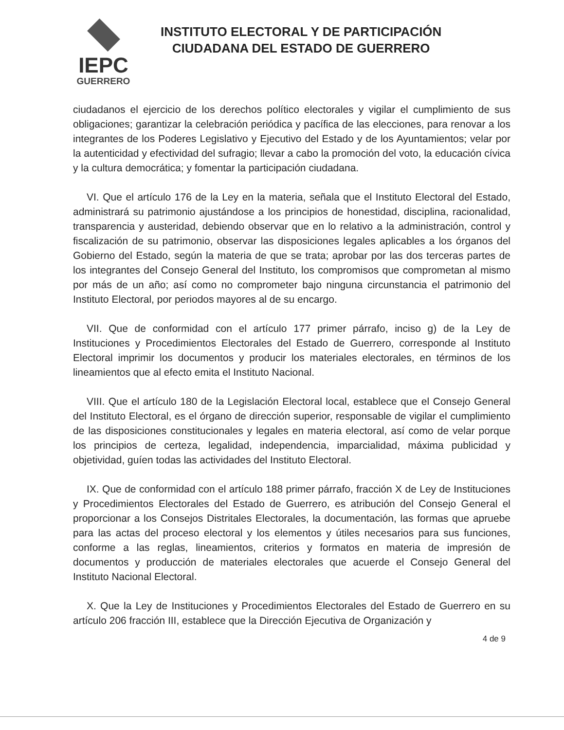IEPC
GUERRERO
INSTITUTO ELECTORAL Y DE PARTICIPACIÓN
CIUDADANA DEL ESTADO DE GUERRERO
ciudadanos el ejercicio de los derechos político electorales y vigilar el cumplimiento de sus obligaciones; garantizar la celebración periódica y pacífica de las elecciones, para renovar a los integrantes de los Poderes Legislativo y Ejecutivo del Estado y de los Ayuntamientos; velar por la autenticidad y efectividad del sufragio; llevar a cabo la promoción del voto, la educación cívica y la cultura democrática; y fomentar la participación ciudadana.
VI. Que el artículo 176 de la Ley en la materia, señala que el Instituto Electoral del Estado, administrará su patrimonio ajustándose a los principios de honestidad, disciplina, racionalidad, transparencia y austeridad, debiendo observar que en lo relativo a la administración, control y fiscalización de su patrimonio, observar las disposiciones legales aplicables a los órganos del Gobierno del Estado, según la materia de que se trata; aprobar por las dos terceras partes de los integrantes del Consejo General del Instituto, los compromisos que comprometan al mismo por más de un año; así como no comprometer bajo ninguna circunstancia el patrimonio del Instituto Electoral, por periodos mayores al de su encargo.
VII. Que de conformidad con el artículo 177 primer párrafo, inciso g) de la Ley de Instituciones y Procedimientos Electorales del Estado de Guerrero, corresponde al Instituto Electoral imprimir los documentos y producir los materiales electorales, en términos de los lineamientos que al efecto emita el Instituto Nacional.
VIII. Que el artículo 180 de la Legislación Electoral local, establece que el Consejo General del Instituto Electoral, es el órgano de dirección superior, responsable de vigilar el cumplimiento de las disposiciones constitucionales y legales en materia electoral, así como de velar porque los principios de certeza, legalidad, independencia, imparcialidad, máxima publicidad y objetividad, guíen todas las actividades del Instituto Electoral.
IX. Que de conformidad con el artículo 188 primer párrafo, fracción X de Ley de Instituciones y Procedimientos Electorales del Estado de Guerrero, es atribución del Consejo General el proporcionar a los Consejos Distritales Electorales, la documentación, las formas que apruebe para las actas del proceso electoral y los elementos y útiles necesarios para sus funciones, conforme a las reglas, lineamientos, criterios y formatos en materia de impresión de documentos y producción de materiales electorales que acuerde el Consejo General del Instituto Nacional Electoral.
X. Que la Ley de Instituciones y Procedimientos Electorales del Estado de Guerrero en su artículo 206 fracción III, establece que la Dirección Ejecutiva de Organización y
4 de 9